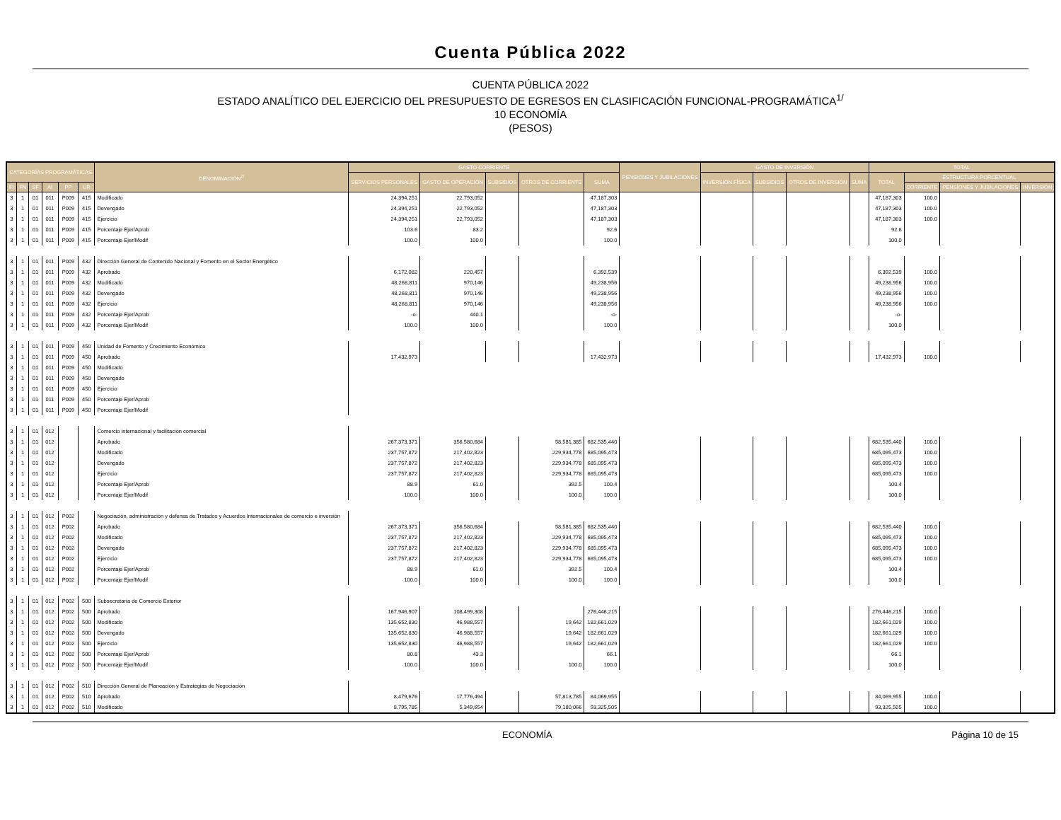Cuenta Pública 2022
CUENTA PÚBLICA 2022
ESTADO ANALÍTICO DEL EJERCICIO DEL PRESUPUESTO DE EGRESOS EN CLASIFICACIÓN FUNCIONAL-PROGRAMÁTICA<sup>1/</sup>
10 ECONOMÍA
(PESOS)
| CATEGORÍAS PROGRAMÁTICAS | | | | | | DENOMINACIÓN<sup>2/</sup> | GASTO CORRIENTE | | | | | PENSIONES Y JUBILACIONES | GASTO DE INVERSIÓN | | | | TOTAL | | | |
| --- | --- | --- | --- | --- | --- | --- | --- | --- | --- | --- | --- | --- | --- | --- | --- | --- | --- | --- | --- | --- |
| | | | | | | | SERVICIOS PERSONALES | GASTO DE OPERACIÓN | SUBSIDIOS | OTROS DE CORRIENTE | SUMA | | INVERSIÓN FÍSICA | SUBSIDIOS | OTROS DE INVERSIÓN | SUMA | TOTAL | ESTRUCTURA PORCENTUAL | | |
| FI | FN | SF | AI | PP | UR | | | | | | | | | | | | | CORRIENTE | PENSIONES Y JUBILACIONES | INVERSIÓN |
| 3 | 1 | 01 | 011 | P009 | 415 | Modificado | 24,394,251 | 22,793,052 | | | 47,187,303 | | | | | | 47,187,303 | 100.0 | | |
| 3 | 1 | 01 | 011 | P009 | 415 | Devengado | 24,394,251 | 22,793,052 | | | 47,187,303 | | | | | | 47,187,303 | 100.0 | | |
| 3 | 1 | 01 | 011 | P009 | 415 | Ejercicio | 24,394,251 | 22,793,052 | | | 47,187,303 | | | | | | 47,187,303 | 100.0 | | |
| 3 | 1 | 01 | 011 | P009 | 415 | Porcentaje Ejer/Aprob | 103.6 | 83.2 | | | 92.6 | | | | | | 92.6 | | | |
| 3 | 1 | 01 | 011 | P009 | 415 | Porcentaje Ejer/Modif | 100.0 | 100.0 | | | 100.0 | | | | | | 100.0 | | | |
| 3 | 1 | 01 | 011 | P009 | 432 | Dirección General de Contenido Nacional y Fomento en el Sector Energético | | | | | | | | | | | | | | |
| 3 | 1 | 01 | 011 | P009 | 432 | Aprobado | 6,172,082 | 220,457 | | | 6,392,539 | | | | | | 6,392,539 | 100.0 | | |
| 3 | 1 | 01 | 011 | P009 | 432 | Modificado | 48,268,811 | 970,146 | | | 49,238,956 | | | | | | 49,238,956 | 100.0 | | |
| 3 | 1 | 01 | 011 | P009 | 432 | Devengado | 48,268,811 | 970,146 | | | 49,238,956 | | | | | | 49,238,956 | 100.0 | | |
| 3 | 1 | 01 | 011 | P009 | 432 | Ejercicio | 48,268,811 | 970,146 | | | 49,238,956 | | | | | | 49,238,956 | 100.0 | | |
| 3 | 1 | 01 | 011 | P009 | 432 | Porcentaje Ejer/Aprob | -o- | 440.1 | | | -o- | | | | | | -o- | | | |
| 3 | 1 | 01 | 011 | P009 | 432 | Porcentaje Ejer/Modif | 100.0 | 100.0 | | | 100.0 | | | | | | 100.0 | | | |
| 3 | 1 | 01 | 011 | P009 | 450 | Unidad de Fomento y Crecimiento Económico | | | | | | | | | | | | | | |
| 3 | 1 | 01 | 011 | P009 | 450 | Aprobado | 17,432,973 | | | | 17,432,973 | | | | | | 17,432,973 | 100.0 | | |
| 3 | 1 | 01 | 011 | P009 | 450 | Modificado | | | | | | | | | | | | | | |
| 3 | 1 | 01 | 011 | P009 | 450 | Devengado | | | | | | | | | | | | | | |
| 3 | 1 | 01 | 011 | P009 | 450 | Ejercicio | | | | | | | | | | | | | | |
| 3 | 1 | 01 | 011 | P009 | 450 | Porcentaje Ejer/Aprob | | | | | | | | | | | | | | |
| 3 | 1 | 01 | 011 | P009 | 450 | Porcentaje Ejer/Modif | | | | | | | | | | | | | | |
| 3 | 1 | 01 | 012 | | | Comercio internacional y facilitación comercial | | | | | | | | | | | | | | |
| 3 | 1 | 01 | 012 | | | Aprobado | 267,373,371 | 356,580,684 | | 58,581,385 | 682,535,440 | | | | | | 682,535,440 | 100.0 | | |
| 3 | 1 | 01 | 012 | | | Modificado | 237,757,872 | 217,402,823 | | 229,934,778 | 685,095,473 | | | | | | 685,095,473 | 100.0 | | |
| 3 | 1 | 01 | 012 | | | Devengado | 237,757,872 | 217,402,823 | | 229,934,778 | 685,095,473 | | | | | | 685,095,473 | 100.0 | | |
| 3 | 1 | 01 | 012 | | | Ejercicio | 237,757,872 | 217,402,823 | | 229,934,778 | 685,095,473 | | | | | | 685,095,473 | 100.0 | | |
| 3 | 1 | 01 | 012 | | | Porcentaje Ejer/Aprob | 88.9 | 61.0 | | 392.5 | 100.4 | | | | | | 100.4 | | | |
| 3 | 1 | 01 | 012 | | | Porcentaje Ejer/Modif | 100.0 | 100.0 | | 100.0 | 100.0 | | | | | | 100.0 | | | |
| 3 | 1 | 01 | 012 | P002 | | Negociación, administración y defensa de Tratados y Acuerdos Internacionales de comercio e inversión | | | | | | | | | | | | | | |
| 3 | 1 | 01 | 012 | P002 | | Aprobado | 267,373,371 | 356,580,684 | | 58,581,385 | 682,535,440 | | | | | | 682,535,440 | 100.0 | | |
| 3 | 1 | 01 | 012 | P002 | | Modificado | 237,757,872 | 217,402,823 | | 229,934,778 | 685,095,473 | | | | | | 685,095,473 | 100.0 | | |
| 3 | 1 | 01 | 012 | P002 | | Devengado | 237,757,872 | 217,402,823 | | 229,934,778 | 685,095,473 | | | | | | 685,095,473 | 100.0 | | |
| 3 | 1 | 01 | 012 | P002 | | Ejercicio | 237,757,872 | 217,402,823 | | 229,934,778 | 685,095,473 | | | | | | 685,095,473 | 100.0 | | |
| 3 | 1 | 01 | 012 | P002 | | Porcentaje Ejer/Aprob | 88.9 | 61.0 | | 392.5 | 100.4 | | | | | | 100.4 | | | |
| 3 | 1 | 01 | 012 | P002 | | Porcentaje Ejer/Modif | 100.0 | 100.0 | | 100.0 | 100.0 | | | | | | 100.0 | | | |
| 3 | 1 | 01 | 012 | P002 | 500 | Subsecretaría de Comercio Exterior | | | | | | | | | | | | | | |
| 3 | 1 | 01 | 012 | P002 | 500 | Aprobado | 167,946,907 | 108,499,308 | | | 276,446,215 | | | | | | 276,446,215 | 100.0 | | |
| 3 | 1 | 01 | 012 | P002 | 500 | Modificado | 135,652,830 | 46,988,557 | | 19,642 | 182,661,029 | | | | | | 182,661,029 | 100.0 | | |
| 3 | 1 | 01 | 012 | P002 | 500 | Devengado | 135,652,830 | 46,988,557 | | 19,642 | 182,661,029 | | | | | | 182,661,029 | 100.0 | | |
| 3 | 1 | 01 | 012 | P002 | 500 | Ejercicio | 135,652,830 | 46,988,557 | | 19,642 | 182,661,029 | | | | | | 182,661,029 | 100.0 | | |
| 3 | 1 | 01 | 012 | P002 | 500 | Porcentaje Ejer/Aprob | 80.8 | 43.3 | | | 66.1 | | | | | | 66.1 | | | |
| 3 | 1 | 01 | 012 | P002 | 500 | Porcentaje Ejer/Modif | 100.0 | 100.0 | | 100.0 | 100.0 | | | | | | 100.0 | | | |
| 3 | 1 | 01 | 012 | P002 | 510 | Dirección General de Planeación y Estrategias de Negociación | | | | | | | | | | | | | | |
| 3 | 1 | 01 | 012 | P002 | 510 | Aprobado | 8,479,676 | 17,776,494 | | 57,813,785 | 84,069,955 | | | | | | 84,069,955 | 100.0 | | |
| 3 | 1 | 01 | 012 | P002 | 510 | Modificado | 8,795,785 | 5,349,654 | | 79,180,066 | 93,325,505 | | | | | | 93,325,505 | 100.0 | | |
ECONOMÍA Página 10 de 15